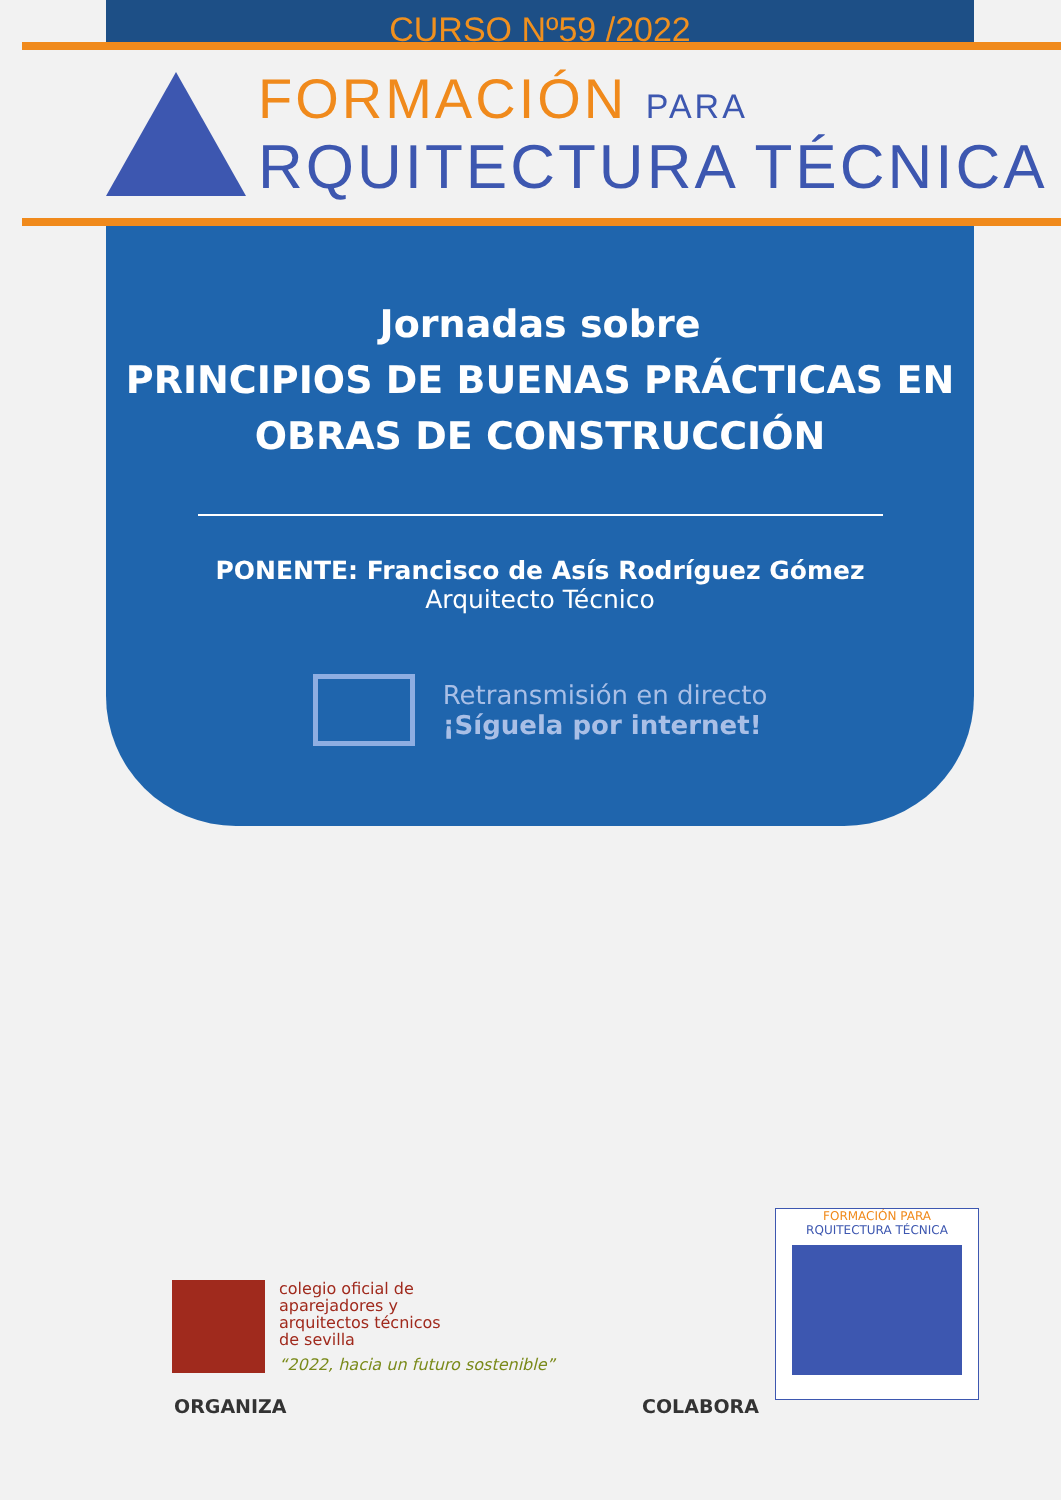CURSO Nº59 /2022
FORMACIÓN PARA
RQUITECTURA TÉCNICA
Jornadas sobre
PRINCIPIOS DE BUENAS PRÁCTICAS EN
OBRAS DE CONSTRUCCIÓN
PONENTE: Francisco de Asís Rodríguez Gómez
Arquitecto Técnico
Retransmisión en directo
¡Síguela por internet!
colegio oficial de
aparejadores y
arquitectos técnicos
de sevilla
“2022, hacia un futuro sostenible”
ORGANIZA COLABORA
FORMACIÓN PARA
RQUITECTURA TÉCNICA